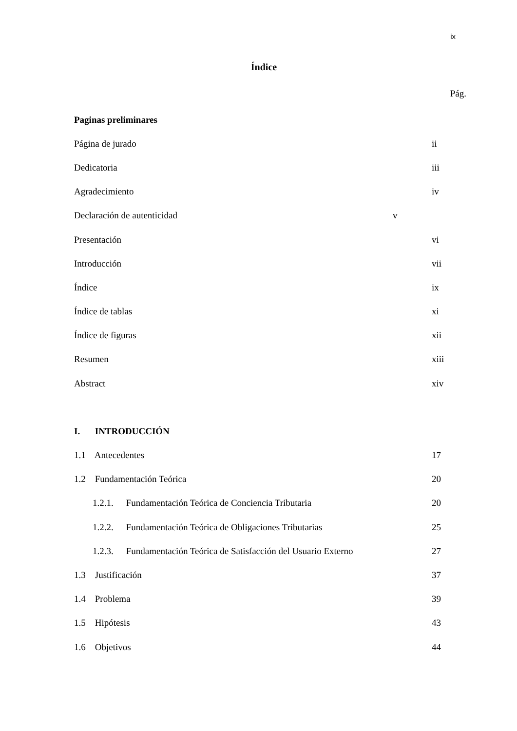ix
Índice
Pág.
Paginas preliminares
Página de jurado ii
Dedicatoria iii
Agradecimiento iv
Declaración de autenticidad v
Presentación vi
Introducción vii
Índice ix
Índice de tablas xi
Índice de figuras xii
Resumen xiii
Abstract xiv
I. INTRODUCCIÓN
1.1 Antecedentes 17
1.2 Fundamentación Teórica 20
1.2.1. Fundamentación Teórica de Conciencia Tributaria 20
1.2.2. Fundamentación Teórica de Obligaciones Tributarias 25
1.2.3. Fundamentación Teórica de Satisfacción del Usuario Externo 27
1.3 Justificación 37
1.4 Problema 39
1.5 Hipótesis 43
1.6 Objetivos 44